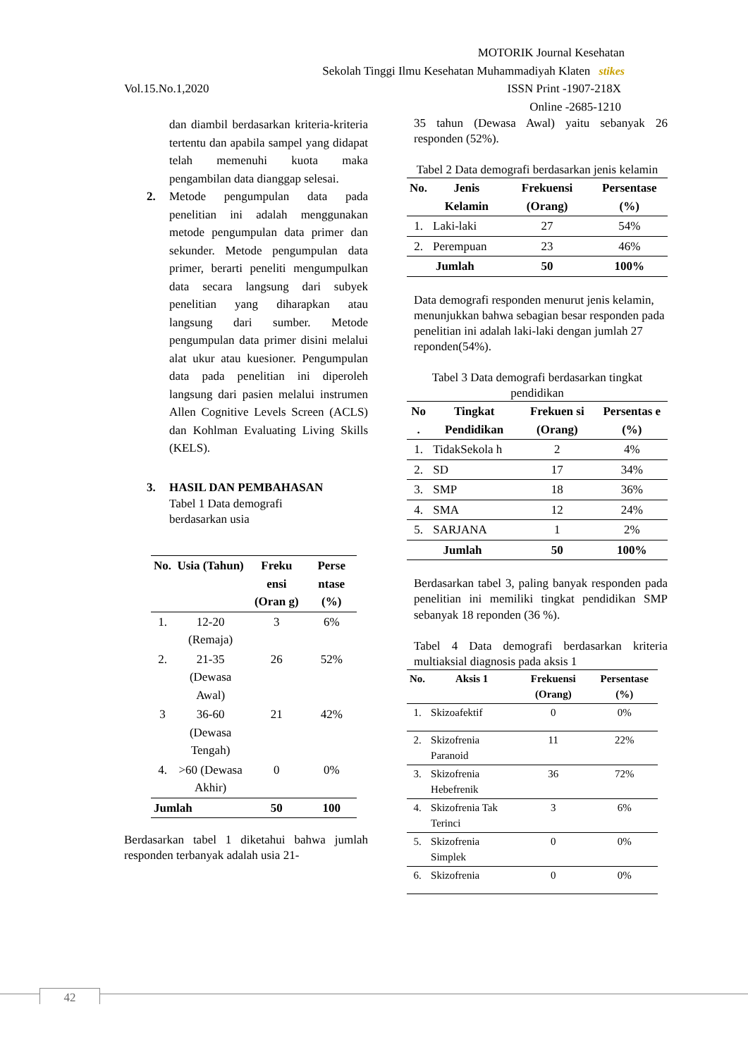MOTORIK Journal Kesehatan
Sekolah Tinggi Ilmu Kesehatan Muhammadiyah Klaten stikes
Vol.15.No.1,2020 ISSN Print -1907-218X
Online -2685-1210
dan diambil berdasarkan kriteria-kriteria tertentu dan apabila sampel yang didapat telah memenuhi kuota maka pengambilan data dianggap selesai.
2. Metode pengumpulan data pada penelitian ini adalah menggunakan metode pengumpulan data primer dan sekunder. Metode pengumpulan data primer, berarti peneliti mengumpulkan data secara langsung dari subyek penelitian yang diharapkan atau langsung dari sumber. Metode pengumpulan data primer disini melalui alat ukur atau kuesioner. Pengumpulan data pada penelitian ini diperoleh langsung dari pasien melalui instrumen Allen Cognitive Levels Screen (ACLS) dan Kohlman Evaluating Living Skills (KELS).
3. HASIL DAN PEMBAHASAN
Tabel 1 Data demografi
berdasarkan usia
| No. | Usia (Tahun) | Freku ensi (Oran g) | Perse ntase (%) |
| --- | --- | --- | --- |
| 1. | 12-20 (Remaja) | 3 | 6% |
| 2. | 21-35 (Dewasa Awal) | 26 | 52% |
| 3 | 36-60 (Dewasa Tengah) | 21 | 42% |
| 4. | >60 (Dewasa Akhir) | 0 | 0% |
| Jumlah | | 50 | 100 |
Berdasarkan tabel 1 diketahui bahwa jumlah responden terbanyak adalah usia 21-
35 tahun (Dewasa Awal) yaitu sebanyak 26 responden (52%).
Tabel 2 Data demografi berdasarkan jenis kelamin
| No. | Jenis Kelamin | Frekuensi (Orang) | Persentase (%) |
| --- | --- | --- | --- |
| 1. | Laki-laki | 27 | 54% |
| 2. | Perempuan | 23 | 46% |
| Jumlah | | 50 | 100% |
Data demografi responden menurut jenis kelamin, menunjukkan bahwa sebagian besar responden pada penelitian ini adalah laki-laki dengan jumlah 27 reponden(54%).
Tabel 3 Data demografi berdasarkan tingkat pendidikan
| No . | Tingkat Pendidikan | Frekuen si (Orang) | Persentas e (%) |
| --- | --- | --- | --- |
| 1. | TidakSekola h | 2 | 4% |
| 2. | SD | 17 | 34% |
| 3. | SMP | 18 | 36% |
| 4. | SMA | 12 | 24% |
| 5. | SARJANA | 1 | 2% |
| Jumlah | | 50 | 100% |
Berdasarkan tabel 3, paling banyak responden pada penelitian ini memiliki tingkat pendidikan SMP sebanyak 18 reponden (36 %).
Tabel 4 Data demografi berdasarkan kriteria multiaksial diagnosis pada aksis 1
| No. | Aksis 1 | Frekuensi (Orang) | Persentase (%) |
| --- | --- | --- | --- |
| 1. | Skizoafektif | 0 | 0% |
| 2. | Skizofrenia Paranoid | 11 | 22% |
| 3. | Skizofrenia Hebefrenik | 36 | 72% |
| 4. | Skizofrenia Tak Terinci | 3 | 6% |
| 5. | Skizofrenia Simplek | 0 | 0% |
| 6. | Skizofrenia | 0 | 0% |
42